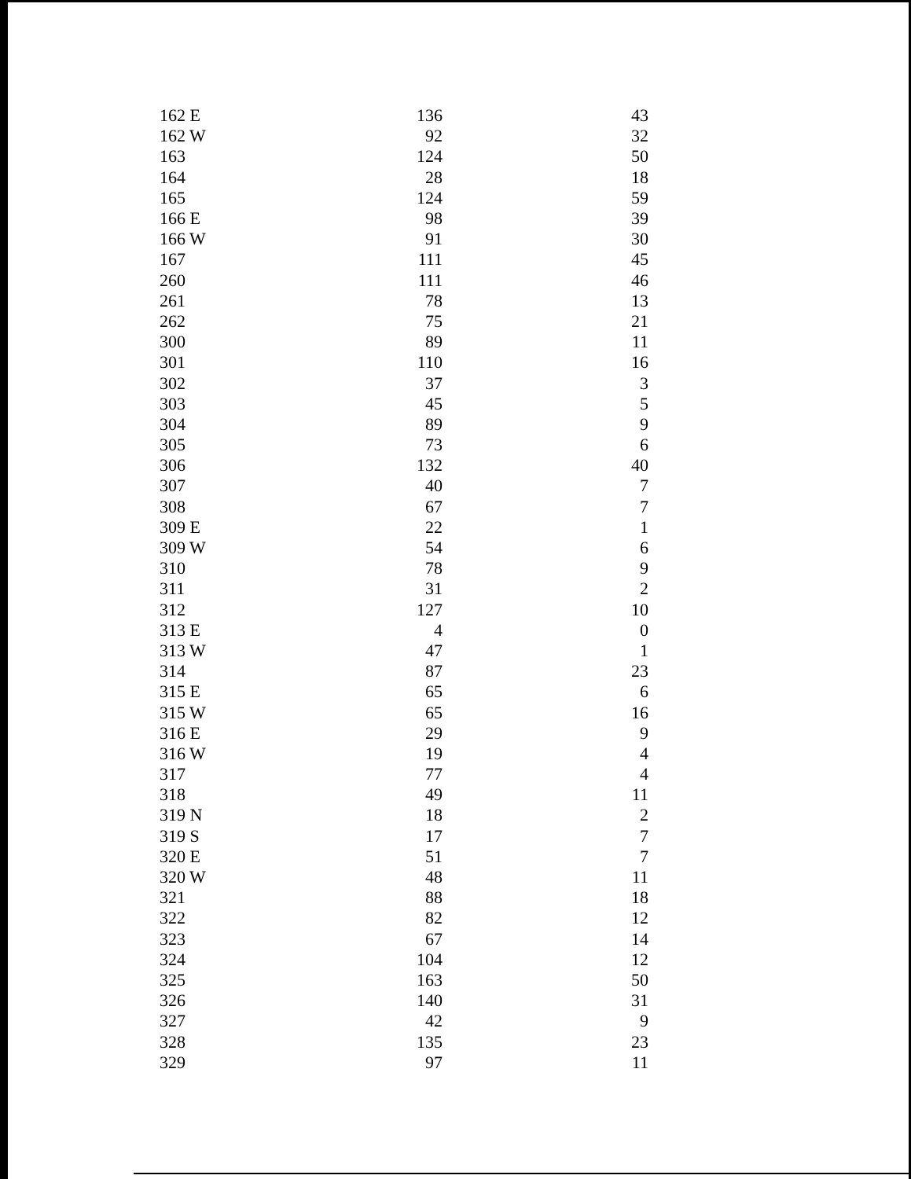| 162 E | 136 | 43 |
| 162 W | 92 | 32 |
| 163 | 124 | 50 |
| 164 | 28 | 18 |
| 165 | 124 | 59 |
| 166 E | 98 | 39 |
| 166 W | 91 | 30 |
| 167 | 111 | 45 |
| 260 | 111 | 46 |
| 261 | 78 | 13 |
| 262 | 75 | 21 |
| 300 | 89 | 11 |
| 301 | 110 | 16 |
| 302 | 37 | 3 |
| 303 | 45 | 5 |
| 304 | 89 | 9 |
| 305 | 73 | 6 |
| 306 | 132 | 40 |
| 307 | 40 | 7 |
| 308 | 67 | 7 |
| 309 E | 22 | 1 |
| 309 W | 54 | 6 |
| 310 | 78 | 9 |
| 311 | 31 | 2 |
| 312 | 127 | 10 |
| 313 E | 4 | 0 |
| 313 W | 47 | 1 |
| 314 | 87 | 23 |
| 315 E | 65 | 6 |
| 315 W | 65 | 16 |
| 316 E | 29 | 9 |
| 316 W | 19 | 4 |
| 317 | 77 | 4 |
| 318 | 49 | 11 |
| 319 N | 18 | 2 |
| 319 S | 17 | 7 |
| 320 E | 51 | 7 |
| 320 W | 48 | 11 |
| 321 | 88 | 18 |
| 322 | 82 | 12 |
| 323 | 67 | 14 |
| 324 | 104 | 12 |
| 325 | 163 | 50 |
| 326 | 140 | 31 |
| 327 | 42 | 9 |
| 328 | 135 | 23 |
| 329 | 97 | 11 |